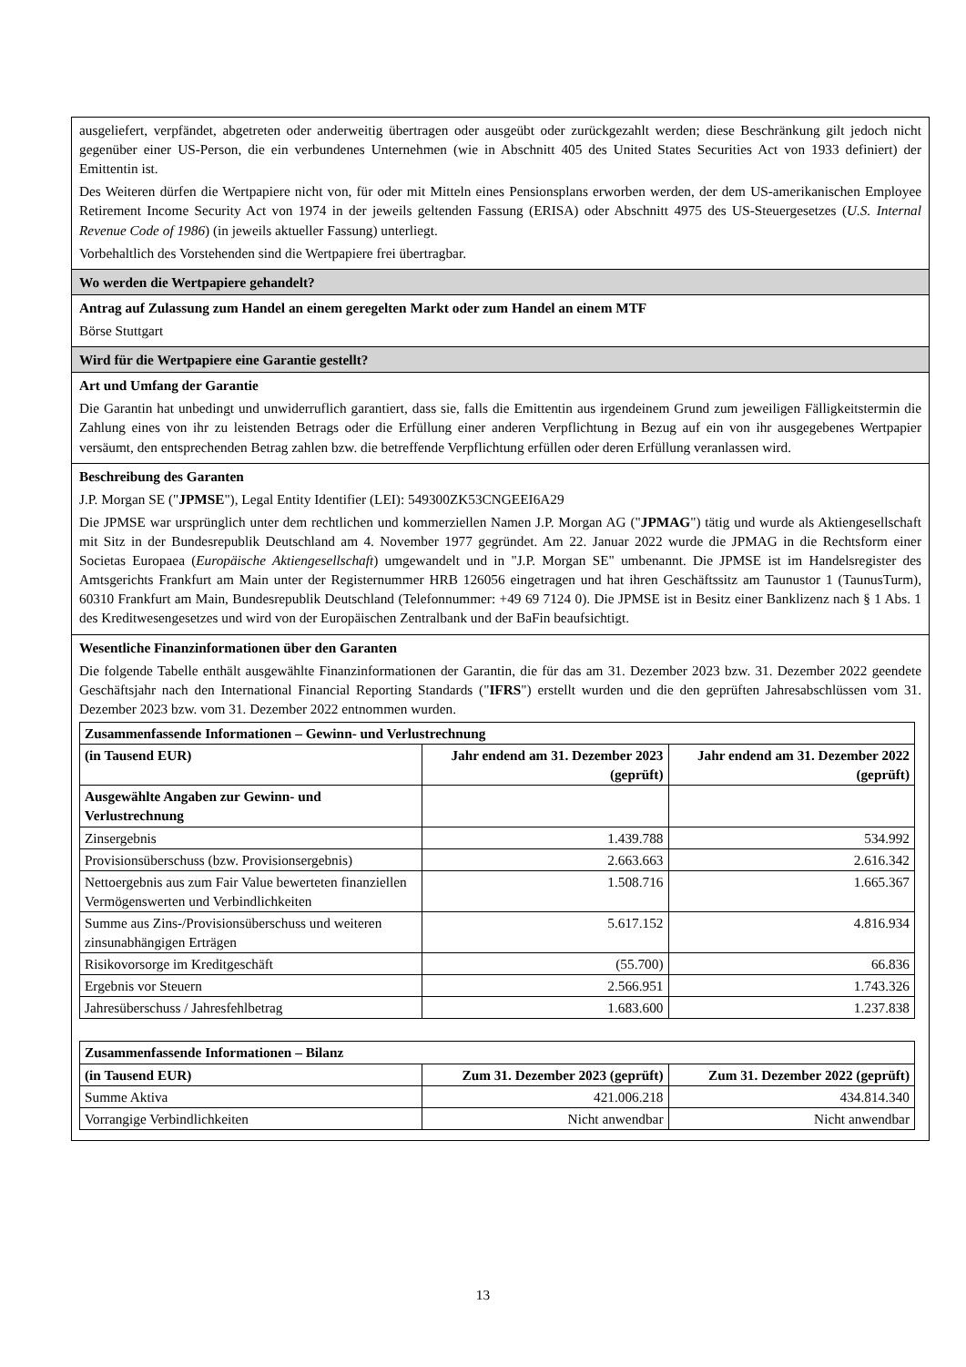ausgeliefert, verpfändet, abgetreten oder anderweitig übertragen oder ausgeübt oder zurückgezahlt werden; diese Beschränkung gilt jedoch nicht gegenüber einer US-Person, die ein verbundenes Unternehmen (wie in Abschnitt 405 des United States Securities Act von 1933 definiert) der Emittentin ist.
Des Weiteren dürfen die Wertpapiere nicht von, für oder mit Mitteln eines Pensionsplans erworben werden, der dem US-amerikanischen Employee Retirement Income Security Act von 1974 in der jeweils geltenden Fassung (ERISA) oder Abschnitt 4975 des US-Steuergesetzes (U.S. Internal Revenue Code of 1986) (in jeweils aktueller Fassung) unterliegt.
Vorbehaltlich des Vorstehenden sind die Wertpapiere frei übertragbar.
Wo werden die Wertpapiere gehandelt?
Antrag auf Zulassung zum Handel an einem geregelten Markt oder zum Handel an einem MTF
Börse Stuttgart
Wird für die Wertpapiere eine Garantie gestellt?
Art und Umfang der Garantie
Die Garantin hat unbedingt und unwiderruflich garantiert, dass sie, falls die Emittentin aus irgendeinem Grund zum jeweiligen Fälligkeitstermin die Zahlung eines von ihr zu leistenden Betrags oder die Erfüllung einer anderen Verpflichtung in Bezug auf ein von ihr ausgegebenes Wertpapier versäumt, den entsprechenden Betrag zahlen bzw. die betreffende Verpflichtung erfüllen oder deren Erfüllung veranlassen wird.
Beschreibung des Garanten
J.P. Morgan SE ("JPMSE"), Legal Entity Identifier (LEI): 549300ZK53CNGEEI6A29
Die JPMSE war ursprünglich unter dem rechtlichen und kommerziellen Namen J.P. Morgan AG ("JPMAG") tätig und wurde als Aktiengesellschaft mit Sitz in der Bundesrepublik Deutschland am 4. November 1977 gegründet. Am 22. Januar 2022 wurde die JPMAG in die Rechtsform einer Societas Europaea (Europäische Aktiengesellschaft) umgewandelt und in "J.P. Morgan SE" umbenannt. Die JPMSE ist im Handelsregister des Amtsgerichts Frankfurt am Main unter der Registernummer HRB 126056 eingetragen und hat ihren Geschäftssitz am Taunustor 1 (TaunusTurm), 60310 Frankfurt am Main, Bundesrepublik Deutschland (Telefonnummer: +49 69 7124 0). Die JPMSE ist in Besitz einer Banklizenz nach § 1 Abs. 1 des Kreditwesengesetzes und wird von der Europäischen Zentralbank und der BaFin beaufsichtigt.
Wesentliche Finanzinformationen über den Garanten
Die folgende Tabelle enthält ausgewählte Finanzinformationen der Garantin, die für das am 31. Dezember 2023 bzw. 31. Dezember 2022 geendete Geschäftsjahr nach den International Financial Reporting Standards ("IFRS") erstellt wurden und die den geprüften Jahresabschlüssen vom 31. Dezember 2023 bzw. vom 31. Dezember 2022 entnommen wurden.
| Zusammenfassende Informationen – Gewinn- und Verlustrechnung | | |
| (in Tausend EUR) | Jahr endend am 31. Dezember 2023 (geprüft) | Jahr endend am 31. Dezember 2022 (geprüft) |
| Ausgewählte Angaben zur Gewinn- und Verlustrechnung | | |
| Zinsergebnis | 1.439.788 | 534.992 |
| Provisionsüberschuss (bzw. Provisionsergebnis) | 2.663.663 | 2.616.342 |
| Nettoergebnis aus zum Fair Value bewerteten finanziellen Vermögenswerten und Verbindlichkeiten | 1.508.716 | 1.665.367 |
| Summe aus Zins-/Provisionsüberschuss und weiteren zinsunabhängigen Erträgen | 5.617.152 | 4.816.934 |
| Risikovorsorge im Kreditgeschäft | (55.700) | 66.836 |
| Ergebnis vor Steuern | 2.566.951 | 1.743.326 |
| Jahresüberschuss / Jahresfehlbetrag | 1.683.600 | 1.237.838 |
| Zusammenfassende Informationen – Bilanz | | |
| (in Tausend EUR) | Zum 31. Dezember 2023 (geprüft) | Zum 31. Dezember 2022 (geprüft) |
| Summe Aktiva | 421.006.218 | 434.814.340 |
| Vorrangige Verbindlichkeiten | Nicht anwendbar | Nicht anwendbar |
13